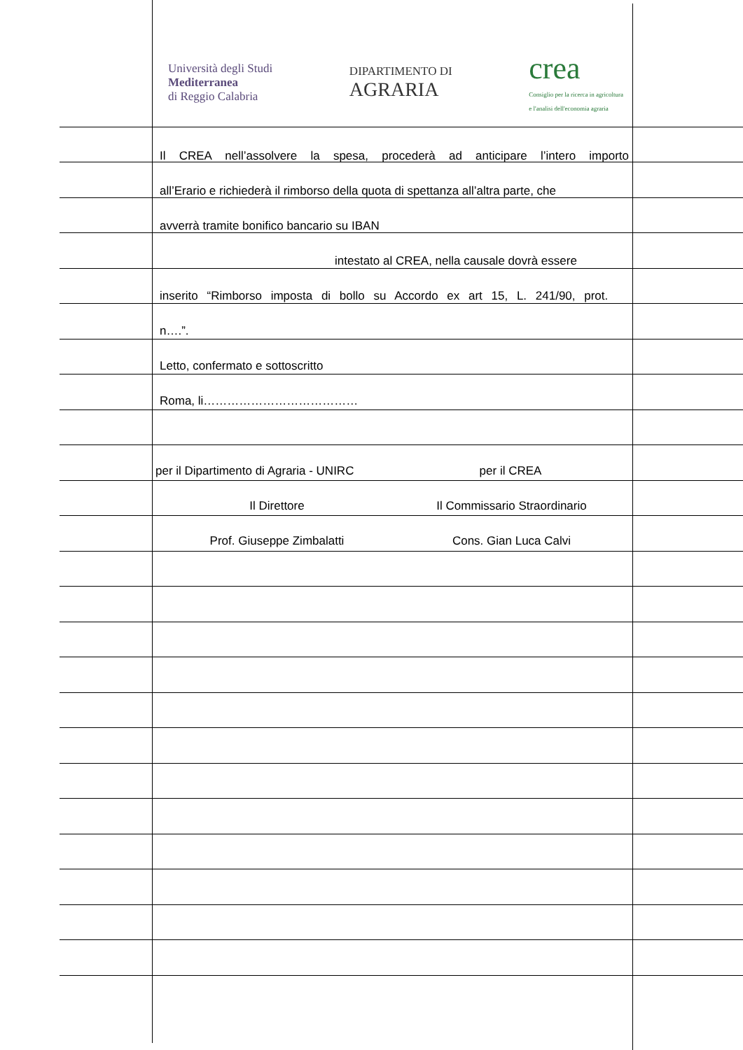Università degli Studi
Mediterranea
di Reggio Calabria
DIPARTIMENTO DI
AGRARIA
crea
Consiglio per la ricerca in agricoltura
e l'analisi dell'economia agraria
Il CREA nell’assolvere la spesa, procederà ad anticipare l’intero importo
all’Erario e richiederà il rimborso della quota di spettanza all’altra parte, che
avverrà tramite bonifico bancario su IBAN
intestato al CREA, nella causale dovrà essere
inserito “Rimborso imposta di bollo su Accordo ex art 15, L. 241/90, prot.
n….”.
Letto, confermato e sottoscritto
Roma, li…………………………………
per il Dipartimento di Agraria - UNIRC
per il CREA
Il Direttore Il Commissario Straordinario
Prof. Giuseppe Zimbalatti Cons. Gian Luca Calvi